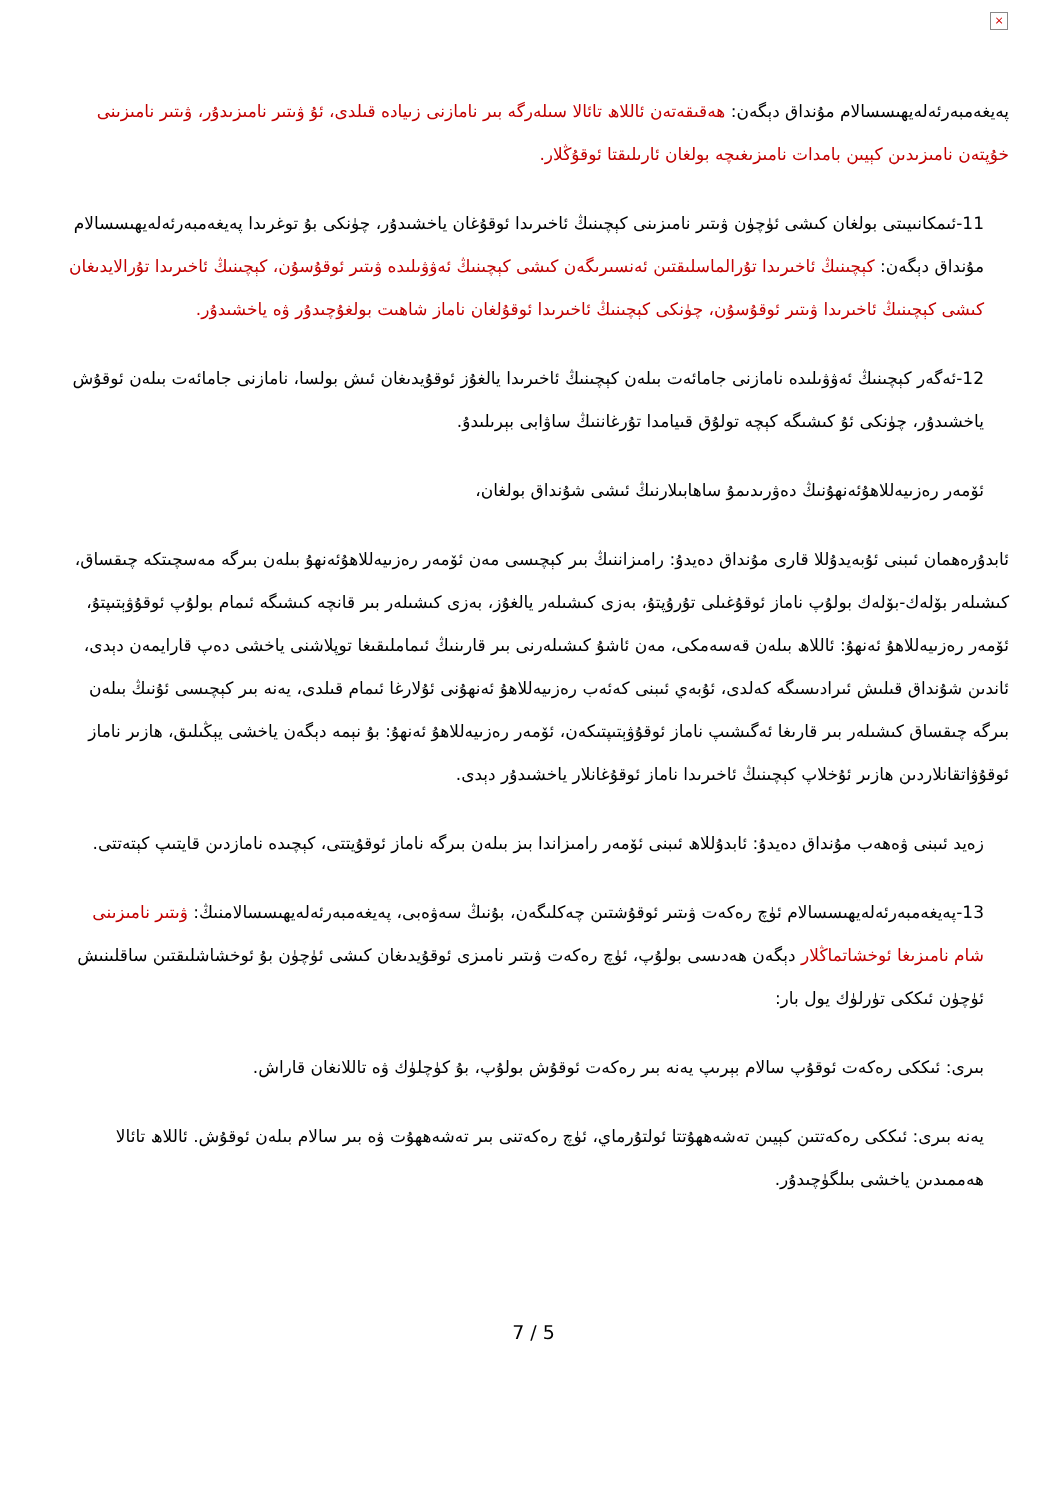×
پەيغەمبەرئەلەيھىسسالام مۇنداق دېگەن: ھەقىقەتەن ئاللاھ تائالا سىلەرگە بىر نامازنى زىيادە قىلدى، ئۇ ۋىتىر نامىزىدۇر، ۋىتىر نامىزىنى خۇپتەن نامىزىدىن كېيىن بامدات نامىزىغىچە بولغان ئارىلىقتا ئوقۇڭلار.
11-ئىمكانىيىتى بولغان كىشى ئۈچۈن ۋىتىر نامىزىنى كېچىنىڭ ئاخىرىدا ئوقۇغان ياخشىدۇر، چۈنكى بۇ توغرىدا پەيغەمبەرئەلەيھىسسالام مۇنداق دېگەن: كېچىنىڭ ئاخىرىدا تۇرالماسلىقتىن ئەنسىرىگەن كىشى كېچىنىڭ ئەۋۋىلىدە ۋىتىر ئوقۇسۇن، كېچىنىڭ ئاخىرىدا تۇرالايدىغان كىشى كېچىنىڭ ئاخىرىدا ۋىتىر ئوقۇسۇن، چۈنكى كېچىنىڭ ئاخىرىدا ئوقۇلغان ناماز شاھىت بولغۇچىدۇر ۋە ياخشىدۇر.
12-ئەگەر كېچىنىڭ ئەۋۋىلىدە نامازنى جامائەت بىلەن كېچىنىڭ ئاخىرىدا يالغۇز ئوقۇيدىغان ئىش بولسا، نامازنى جامائەت بىلەن ئوقۇش ياخشىدۇر، چۈنكى ئۇ كىشىگە كېچە تولۇق قىيامدا تۇرغاننىڭ ساۋابى بېرىلىدۇ.
ئۆمەر رەزىيەللاھۇئەنھۇنىڭ دەۋرىدىمۇ ساھابىلارنىڭ ئىشى شۇنداق بولغان،
ئابدۇرەھمان ئىبنى ئۇبەيدۇللا قارى مۇنداق دەيدۇ: رامىزاننىڭ بىر كېچىسى مەن ئۆمەر رەزىيەللاھۇئەنھۇ بىلەن بىرگە مەسچىتكە چىقساق، كىشىلەر بۆلەك-بۆلەك بولۇپ ناماز ئوقۇغىلى تۇرۇپتۇ، بەزى كىشىلەر يالغۇز، بەزى كىشىلەر بىر قانچە كىشىگە ئىمام بولۇپ ئوقۇۋېتىپتۇ، ئۆمەر رەزىيەللاھۇ ئەنھۇ: ئاللاھ بىلەن قەسەمكى، مەن ئاشۇ كىشىلەرنى بىر قارىنىڭ ئىماملىقىغا توپلاشنى ياخشى دەپ قارايمەن دېدى، ئاندىن شۇنداق قىلىش ئىرادىسىگە كەلدى، ئۇبەي ئىبنى كەئەب رەزىيەللاھۇ ئەنھۇنى ئۇلارغا ئىمام قىلدى، يەنە بىر كېچىسى ئۇنىڭ بىلەن بىرگە چىقساق كىشىلەر بىر قارىغا ئەگىشىپ ناماز ئوقۇۋېتىپتىكەن، ئۆمەر رەزىيەللاھۇ ئەنھۇ: بۇ نېمە دېگەن ياخشى يېڭىلىق، ھازىر ناماز ئوقۇۋاتقانلاردىن ھازىر ئۇخلاپ كېچىنىڭ ئاخىرىدا ناماز ئوقۇغانلار ياخشىدۇر دېدى.
زەيد ئىبنى ۋەھەب مۇنداق دەيدۇ: ئابدۇللاھ ئىبنى ئۆمەر رامىزاندا بىز بىلەن بىرگە ناماز ئوقۇيتتى، كېچىدە نامازدىن قايتىپ كېتەتتى.
13-پەيغەمبەرئەلەيھىسسالام ئۈچ رەكەت ۋىتىر ئوقۇشتىن چەكلىگەن، بۇنىڭ سەۋەبى، پەيغەمبەرئەلەيھىسسالامنىڭ: ۋىتىر نامىزىنى شام نامىزىغا ئوخشاتماڭلار دېگەن ھەدىسى بولۇپ، ئۈچ رەكەت ۋىتىر نامىزى ئوقۇيدىغان كىشى ئۈچۈن بۇ ئوخشاشلىقتىن ساقلىنىش ئۈچۈن ئىككى تۈرلۈك يول بار:
بىرى: ئىككى رەكەت ئوقۇپ سالام بېرىپ يەنە بىر رەكەت ئوقۇش بولۇپ، بۇ كۈچلۈك ۋە تاللانغان قاراش.
يەنە بىرى: ئىككى رەكەتتىن كېيىن تەشەھھۇتتا ئولتۇرماي، ئۈچ رەكەتنى بىر تەشەھھۇت ۋە بىر سالام بىلەن ئوقۇش. ئاللاھ تائالا ھەممىدىن ياخشى بىلگۈچىدۇر.
7 / 5